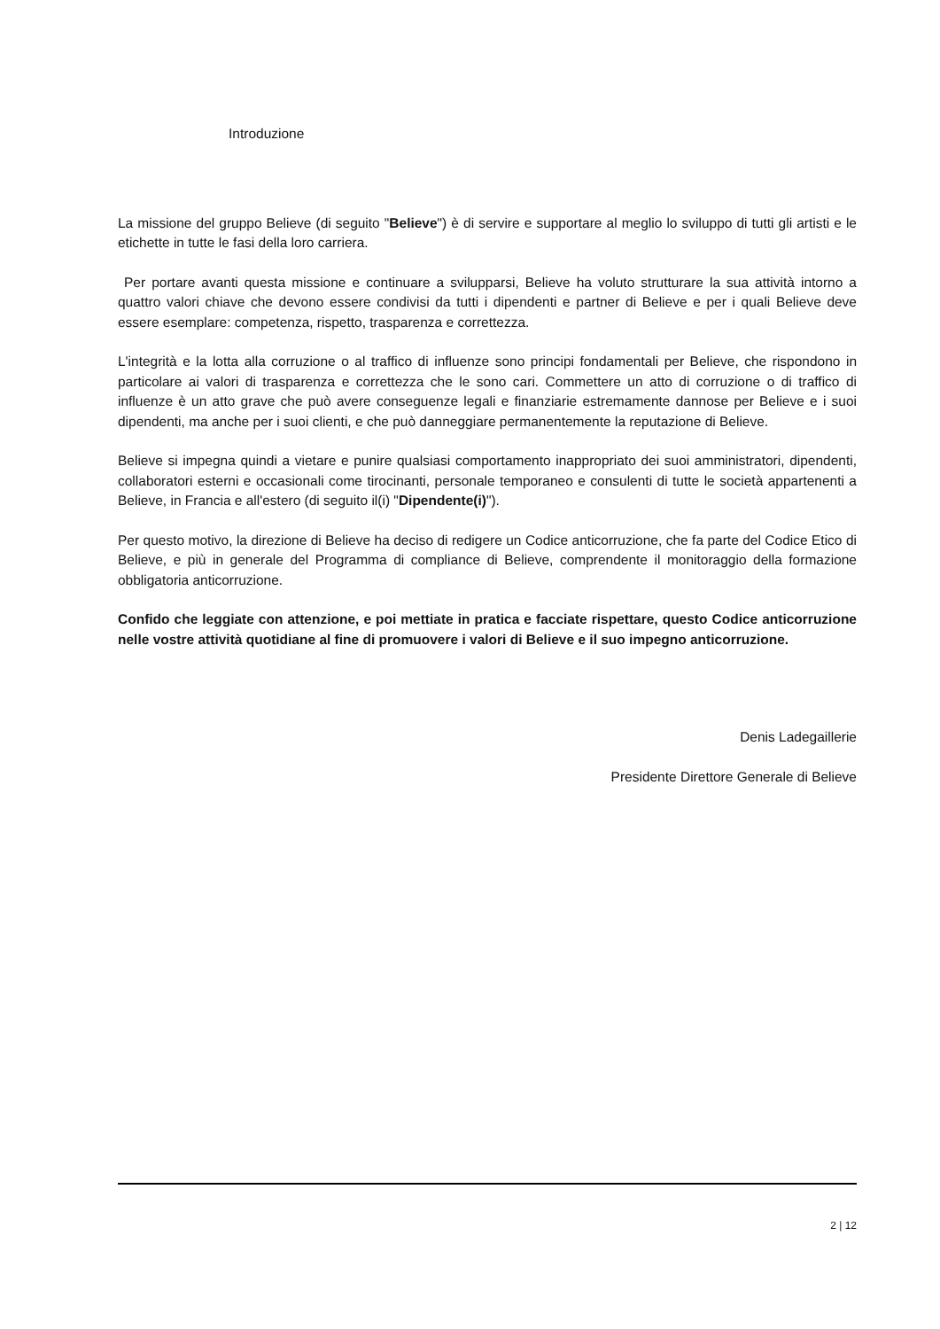Introduzione
La missione del gruppo Believe (di seguito "Believe") è di servire e supportare al meglio lo sviluppo di tutti gli artisti e le etichette in tutte le fasi della loro carriera.
Per portare avanti questa missione e continuare a svilupparsi, Believe ha voluto strutturare la sua attività intorno a quattro valori chiave che devono essere condivisi da tutti i dipendenti e partner di Believe e per i quali Believe deve essere esemplare: competenza, rispetto, trasparenza e correttezza.
L'integrità e la lotta alla corruzione o al traffico di influenze sono principi fondamentali per Believe, che rispondono in particolare ai valori di trasparenza e correttezza che le sono cari. Commettere un atto di corruzione o di traffico di influenze è un atto grave che può avere conseguenze legali e finanziarie estremamente dannose per Believe e i suoi dipendenti, ma anche per i suoi clienti, e che può danneggiare permanentemente la reputazione di Believe.
Believe si impegna quindi a vietare e punire qualsiasi comportamento inappropriato dei suoi amministratori, dipendenti, collaboratori esterni e occasionali come tirocinanti, personale temporaneo e consulenti di tutte le società appartenenti a Believe, in Francia e all'estero (di seguito il(i) "Dipendente(i)").
Per questo motivo, la direzione di Believe ha deciso di redigere un Codice anticorruzione, che fa parte del Codice Etico di Believe, e più in generale del Programma di compliance di Believe, comprendente il monitoraggio della formazione obbligatoria anticorruzione.
Confido che leggiate con attenzione, e poi mettiate in pratica e facciate rispettare, questo Codice anticorruzione nelle vostre attività quotidiane al fine di promuovere i valori di Believe e il suo impegno anticorruzione.
Denis Ladegaillerie
Presidente Direttore Generale di Believe
2 | 12